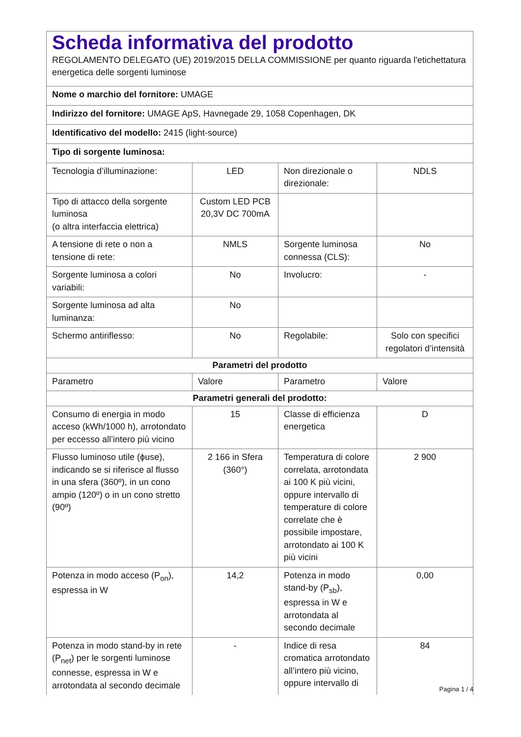| Scheda informativa del prodotto REGOLAMENTO DELEGATO (UE) 2019/2015 DELLA COMMISSIONE per quanto riguarda l'etichettatura energetica delle sorgenti luminose | | | |
| Nome o marchio del fornitore: UMAGE | | | |
| Indirizzo del fornitore: UMAGE ApS, Havnegade 29, 1058 Copenhagen, DK | | | |
| Identificativo del modello: 2415 (light-source) | | | |
| Tipo di sorgente luminosa: | | | |
| Tecnologia d’illuminazione: | LED | Non direzionale o direzionale: | NDLS |
| Tipo di attacco della sorgente luminosa (o altra interfaccia elettrica) | Custom LED PCB 20,3V DC 700mA | | |
| A tensione di rete o non a tensione di rete: | NMLS | Sorgente luminosa connessa (CLS): | No |
| Sorgente luminosa a colori variabili: | No | Involucro: | - |
| Sorgente luminosa ad alta luminanza: | No | | |
| Schermo antiriflesso: | No | Regolabile: | Solo con specifici regolatori d’intensità |
| Parametri del prodotto | | | |
| Parametro | Valore | Parametro | Valore |
| Parametri generali del prodotto: | | | |
| Consumo di energia in modo acceso (kWh/1000 h), arrotondato per eccesso all’intero più vicino | 15 | Classe di efficienza energetica | D |
| Flusso luminoso utile (ϕuse), indicando se si riferisce al flusso in una sfera (360º), in un cono ampio (120º) o in un cono stretto (90º) | 2 166 in Sfera (360°) | Temperatura di colore correlata, arrotondata ai 100 K più vicini, oppure intervallo di temperature di colore correlate che è possibile impostare, arrotondato ai 100 K più vicini | 2 900 |
| Potenza in modo acceso (P<sub>on</sub>), espressa in W | 14,2 | Potenza in modo stand-by (P<sub>sb</sub>), espressa in W e arrotondata al secondo decimale | 0,00 |
| Potenza in modo stand-by in rete (P<sub>net</sub>) per le sorgenti luminose connesse, espressa in W e arrotondata al secondo decimale | - | Indice di resa cromatica arrotondato all’intero più vicino, oppure intervallo di | 84 |
Pagina 1 / 4